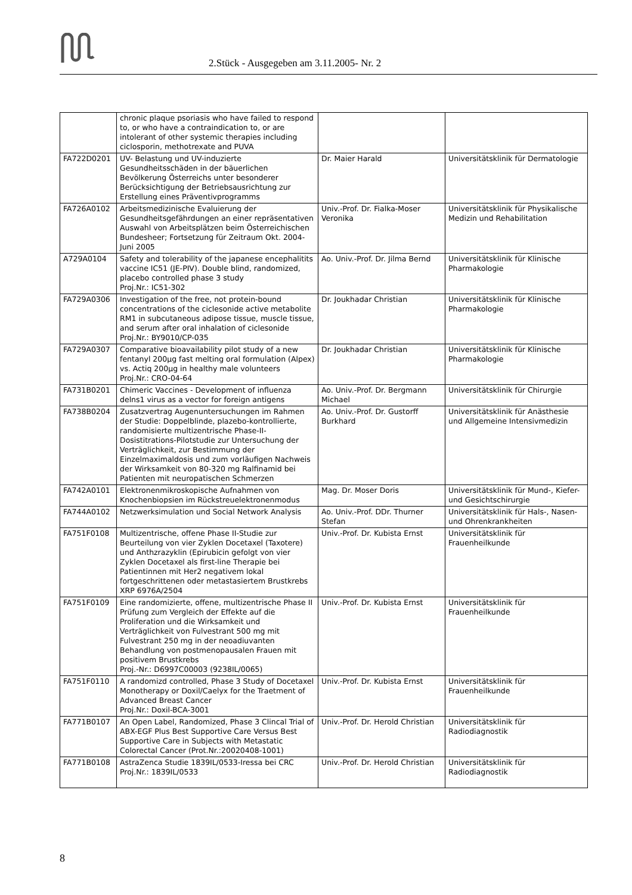2.Stück - Ausgegeben am 3.11.2005- Nr. 2
| | chronic plaque psoriasis who have failed to respond to, or who have a contraindication to, or are intolerant of other systemic therapies including ciclosporin, methotrexate and PUVA | | |
| FA722D0201 | UV- Belastung und UV-induzierte Gesundheitsschäden in der bäuerlichen Bevölkerung Österreichs unter besonderer Berücksichtigung der Betriebsausrichtung zur Erstellung eines Präventivprogramms | Dr. Maier Harald | Universitätsklinik für Dermatologie |
| FA726A0102 | Arbeitsmedizinische Evaluierung der Gesundheitsgefährdungen an einer repräsentativen Auswahl von Arbeitsplätzen beim Österreichischen Bundesheer; Fortsetzung für Zeitraum Okt. 2004- Juni 2005 | Univ.-Prof. Dr. Fialka-Moser Veronika | Universitätsklinik für Physikalische Medizin und Rehabilitation |
| A729A0104 | Safety and tolerability of the japanese encephalitits vaccine IC51 (JE-PIV). Double blind, randomized, placebo controlled phase 3 study Proj.Nr.: IC51-302 | Ao. Univ.-Prof. Dr. Jilma Bernd | Universitätsklinik für Klinische Pharmakologie |
| FA729A0306 | Investigation of the free, not protein-bound concentrations of the ciclesonide active metabolite RM1 in subcutaneous adipose tissue, muscle tissue, and serum after oral inhalation of ciclesonide Proj.Nr.: BY9010/CP-035 | Dr. Joukhadar Christian | Universitätsklinik für Klinische Pharmakologie |
| FA729A0307 | Comparative bioavailability pilot study of a new fentanyl 200µg fast melting oral formulation (Alpex) vs. Actiq 200µg in healthy male volunteers Proj.Nr.: CRO-04-64 | Dr. Joukhadar Christian | Universitätsklinik für Klinische Pharmakologie |
| FA731B0201 | Chimeric Vaccines - Development of influenza delns1 virus as a vector for foreign antigens | Ao. Univ.-Prof. Dr. Bergmann Michael | Universitätsklinik für Chirurgie |
| FA738B0204 | Zusatzvertrag Augenuntersuchungen im Rahmen der Studie: Doppelblinde, plazebo-kontrollierte, randomisierte multizentrische Phase-II-Dosistitrations-Pilotstudie zur Untersuchung der Verträglichkeit, zur Bestimmung der Einzelmaximaldosis und zum vorläufigen Nachweis der Wirksamkeit von 80-320 mg Ralfinamid bei Patienten mit neuropatischen Schmerzen | Ao. Univ.-Prof. Dr. Gustorff Burkhard | Universitätsklinik für Anästhesie und Allgemeine Intensivmedizin |
| FA742A0101 | Elektronenmikroskopische Aufnahmen von Knochenbiopsien im Rückstreuelektronenmodus | Mag. Dr. Moser Doris | Universitätsklinik für Mund-, Kiefer- und Gesichtschirurgie |
| FA744A0102 | Netzwerksimulation und Social Network Analysis | Ao. Univ.-Prof. DDr. Thurner Stefan | Universitätsklinik für Hals-, Nasen- und Ohrenkrankheiten |
| FA751F0108 | Multizentrische, offene Phase II-Studie zur Beurteilung von vier Zyklen Docetaxel (Taxotere) und Anthzrazyklin (Epirubicin gefolgt von vier Zyklen Docetaxel als first-line Therapie bei Patientinnen mit Her2 negativem lokal fortgeschrittenen oder metastasiertem Brustkrebs XRP 6976A/2504 | Univ.-Prof. Dr. Kubista Ernst | Universitätsklinik für Frauenheilkunde |
| FA751F0109 | Eine randomizierte, offene, multizentrische Phase II Prüfung zum Vergleich der Effekte auf die Proliferation und die Wirksamkeit und Verträglichkeit von Fulvestrant 500 mg mit Fulvestrant 250 mg in der neoadiuvanten Behandlung von postmenopausalen Frauen mit positivem Brustkrebs Proj.-Nr.: D6997C00003 (9238IL/0065) | Univ.-Prof. Dr. Kubista Ernst | Universitätsklinik für Frauenheilkunde |
| FA751F0110 | A randomizd controlled, Phase 3 Study of Docetaxel Monotherapy or Doxil/Caelyx for the Traetment of Advanced Breast Cancer Proj.Nr.: Doxil-BCA-3001 | Univ.-Prof. Dr. Kubista Ernst | Universitätsklinik für Frauenheilkunde |
| FA771B0107 | An Open Label, Randomized, Phase 3 Clincal Trial of ABX-EGF Plus Best Supportive Care Versus Best Supportive Care in Subjects with Metastatic Colorectal Cancer (Prot.Nr.:20020408-1001) | Univ.-Prof. Dr. Herold Christian | Universitätsklinik für Radiodiagnostik |
| FA771B0108 | AstraZenca Studie 1839IL/0533-Iressa bei CRC Proj.Nr.: 1839IL/0533 | Univ.-Prof. Dr. Herold Christian | Universitätsklinik für Radiodiagnostik |
8